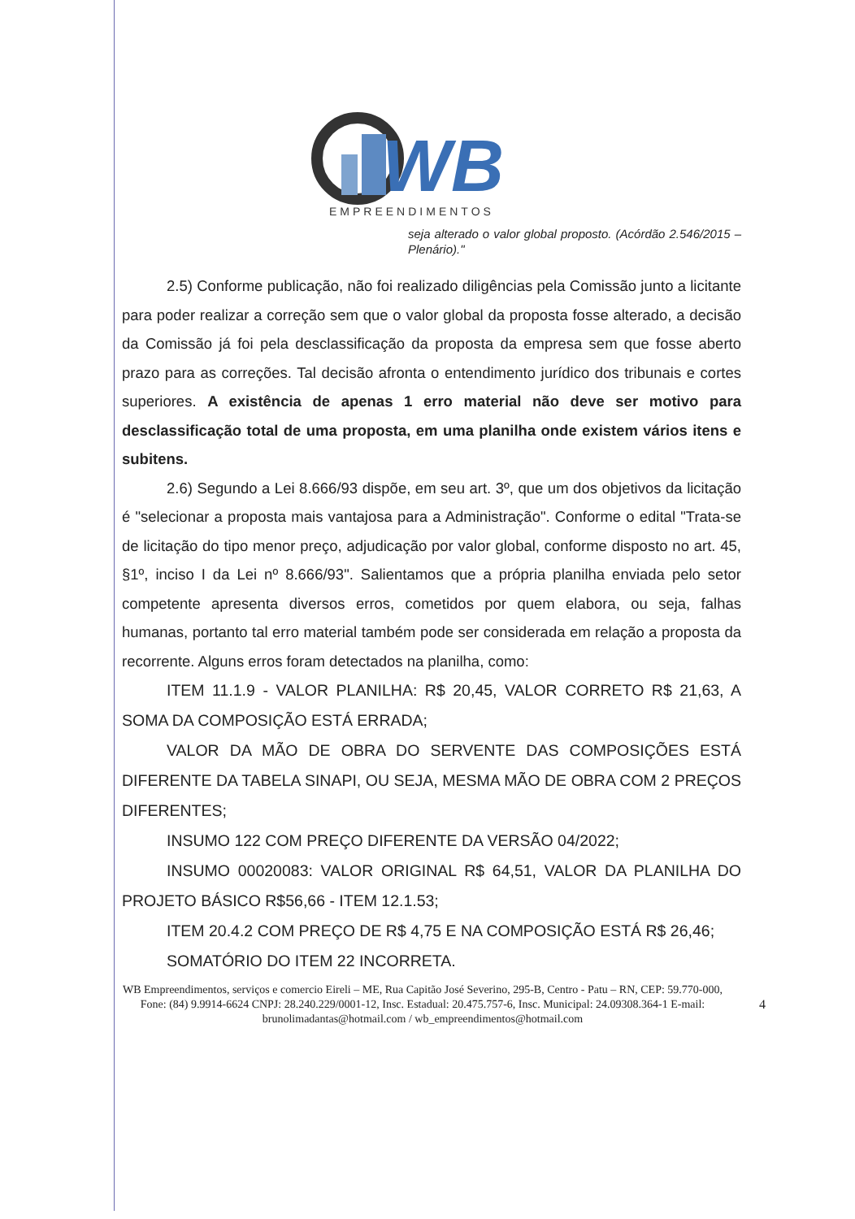WB
EMPREENDIMENTOS
seja alterado o valor global proposto. (Acórdão 2.546/2015 – Plenário)."
2.5) Conforme publicação, não foi realizado diligências pela Comissão junto a licitante para poder realizar a correção sem que o valor global da proposta fosse alterado, a decisão da Comissão já foi pela desclassificação da proposta da empresa sem que fosse aberto prazo para as correções. Tal decisão afronta o entendimento jurídico dos tribunais e cortes superiores. A existência de apenas 1 erro material não deve ser motivo para desclassificação total de uma proposta, em uma planilha onde existem vários itens e subitens.
2.6) Segundo a Lei 8.666/93 dispõe, em seu art. 3º, que um dos objetivos da licitação é "selecionar a proposta mais vantajosa para a Administração". Conforme o edital "Trata-se de licitação do tipo menor preço, adjudicação por valor global, conforme disposto no art. 45, §1º, inciso I da Lei nº 8.666/93". Salientamos que a própria planilha enviada pelo setor competente apresenta diversos erros, cometidos por quem elabora, ou seja, falhas humanas, portanto tal erro material também pode ser considerada em relação a proposta da recorrente. Alguns erros foram detectados na planilha, como:
ITEM 11.1.9 - VALOR PLANILHA: R$ 20,45, VALOR CORRETO R$ 21,63, A SOMA DA COMPOSIÇÃO ESTÁ ERRADA;
VALOR DA MÃO DE OBRA DO SERVENTE DAS COMPOSIÇÕES ESTÁ DIFERENTE DA TABELA SINAPI, OU SEJA, MESMA MÃO DE OBRA COM 2 PREÇOS DIFERENTES;
INSUMO 122 COM PREÇO DIFERENTE DA VERSÃO 04/2022;
INSUMO 00020083: VALOR ORIGINAL R$ 64,51, VALOR DA PLANILHA DO PROJETO BÁSICO R$56,66 - ITEM 12.1.53;
ITEM 20.4.2 COM PREÇO DE R$ 4,75 E NA COMPOSIÇÃO ESTÁ R$ 26,46;
SOMATÓRIO DO ITEM 22 INCORRETA.
WB Empreendimentos, serviços e comercio Eireli – ME, Rua Capitão José Severino, 295-B, Centro - Patu – RN, CEP: 59.770-000, Fone: (84) 9.9914-6624 CNPJ: 28.240.229/0001-12, Insc. Estadual: 20.475.757-6, Insc. Municipal: 24.09308.364-1 E-mail: brunolimadantas@hotmail.com / wb_empreendimentos@hotmail.com
4